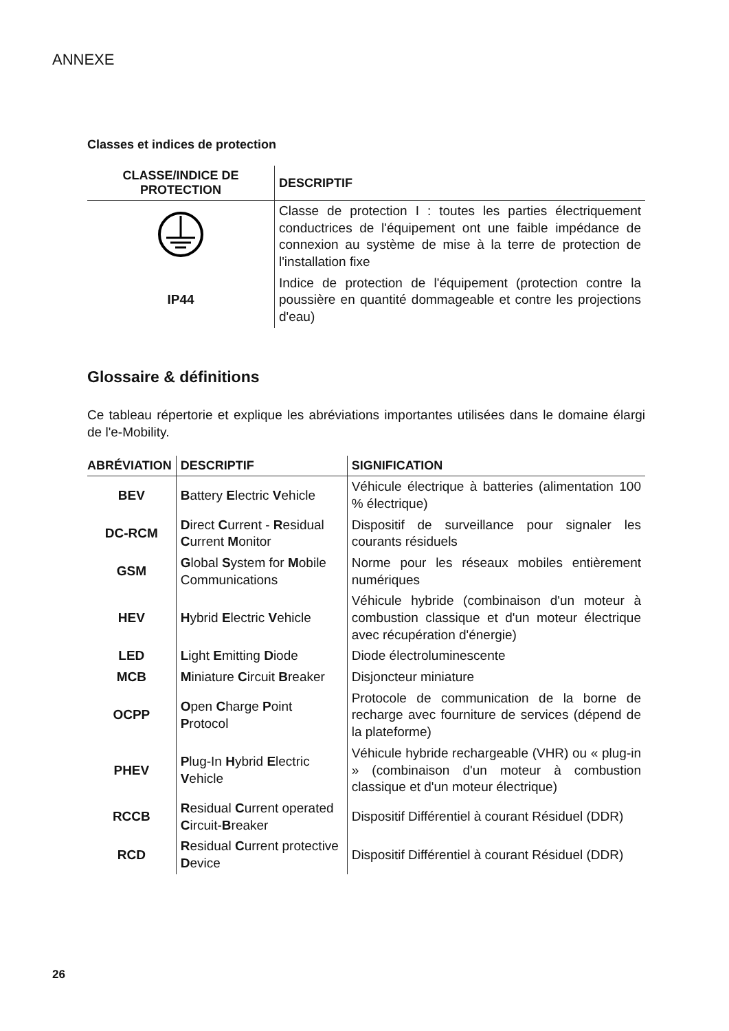ANNEXE
Classes et indices de protection
| CLASSE/INDICE DE PROTECTION | DESCRIPTIF |
| --- | --- |
| | Classe de protection I : toutes les parties électriquement conductrices de l'équipement ont une faible impédance de connexion au système de mise à la terre de protection de l'installation fixe |
| IP44 | Indice de protection de l'équipement (protection contre la poussière en quantité dommageable et contre les projections d'eau) |
Glossaire & définitions
Ce tableau répertorie et explique les abréviations importantes utilisées dans le domaine élargi de l'e-Mobility.
| ABRÉVIATION | DESCRIPTIF | SIGNIFICATION |
| --- | --- | --- |
| BEV | B attery E lectric V ehicle | Véhicule électrique à batteries (alimentation 100 % électrique) |
| DC-RCM | D irect C urrent - R esidual C urrent M onitor | Dispositif de surveillance pour signaler les courants résiduels |
| GSM | G lobal S ystem for M obile Communications | Norme pour les réseaux mobiles entièrement numériques |
| HEV | H ybrid E lectric V ehicle | Véhicule hybride (combinaison d'un moteur à combustion classique et d'un moteur électrique avec récupération d'énergie) |
| LED | L ight E mitting D iode | Diode électroluminescente |
| MCB | M iniature C ircuit B reaker | Disjoncteur miniature |
| OCPP | O pen C harge P oint P rotocol | Protocole de communication de la borne de recharge avec fourniture de services (dépend de la plateforme) |
| PHEV | P lug-In H ybrid E lectric V ehicle | Véhicule hybride rechargeable (VHR) ou « plug-in » (combinaison d'un moteur à combustion classique et d'un moteur électrique) |
| RCCB | R esidual C urrent operated C ircuit- B reaker | Dispositif Différentiel à courant Résiduel (DDR) |
| RCD | R esidual C urrent protective D evice | Dispositif Différentiel à courant Résiduel (DDR) |
26